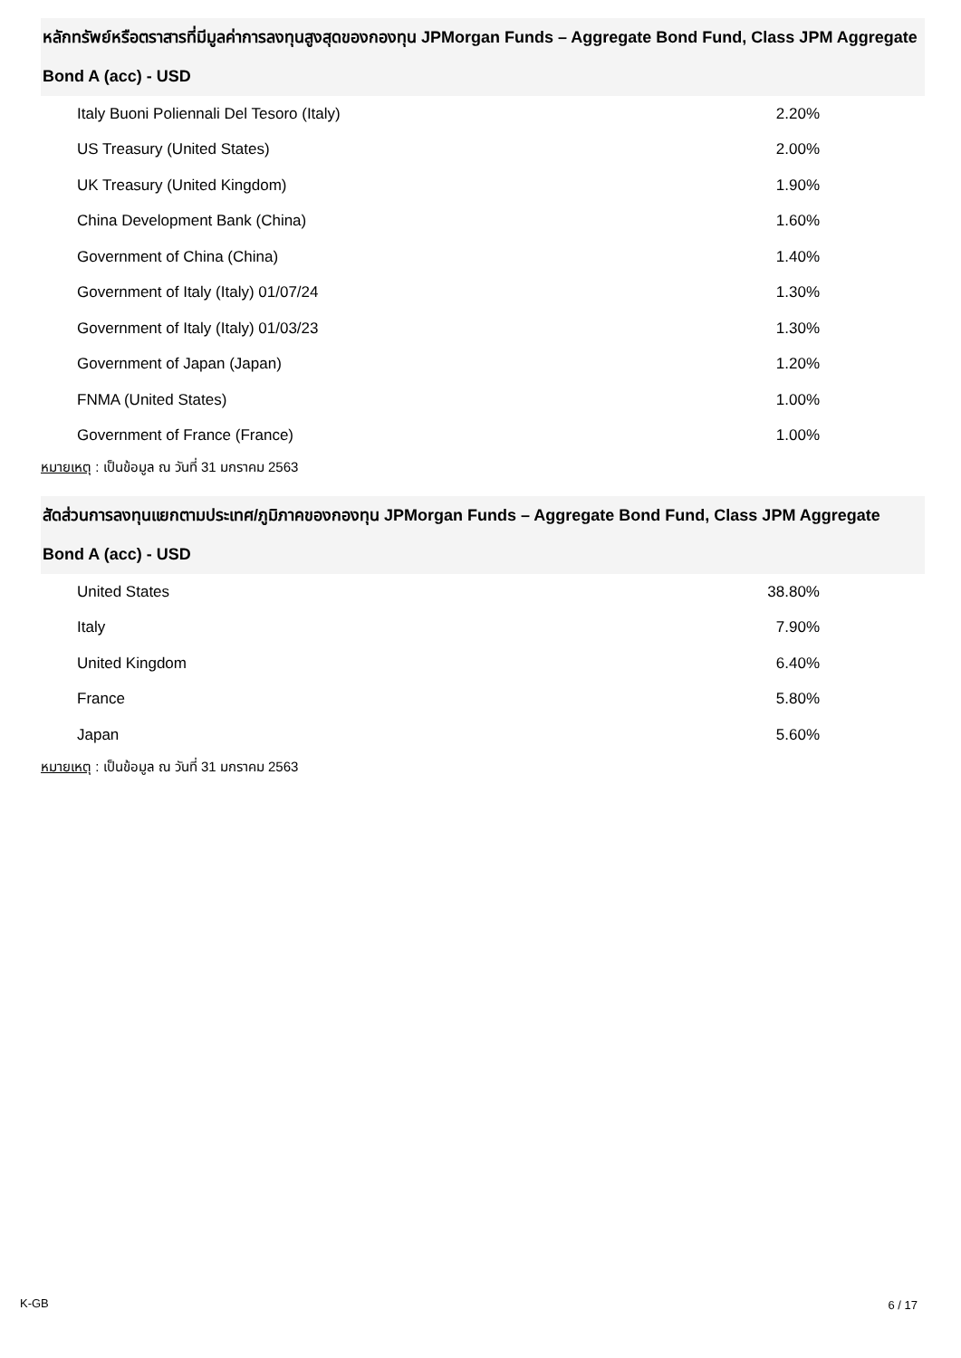หลักทรัพย์หรือตราสารที่มีมูลค่าการลงทุนสูงสุดของกองทุน JPMorgan Funds – Aggregate Bond Fund, Class JPM Aggregate Bond A (acc) - USD
| Italy Buoni Poliennali Del Tesoro (Italy) | 2.20% |
| US Treasury (United States) | 2.00% |
| UK Treasury (United Kingdom) | 1.90% |
| China Development Bank (China) | 1.60% |
| Government of China (China) | 1.40% |
| Government of Italy (Italy) 01/07/24 | 1.30% |
| Government of Italy (Italy) 01/03/23 | 1.30% |
| Government of Japan (Japan) | 1.20% |
| FNMA (United States) | 1.00% |
| Government of France (France) | 1.00% |
หมายเหตุ : เป็นข้อมูล ณ วันที่ 31 มกราคม 2563
สัดส่วนการลงทุนแยกตามประเทศ/ภูมิภาคของกองทุน JPMorgan Funds – Aggregate Bond Fund, Class JPM Aggregate Bond A (acc) - USD
| United States | 38.80% |
| Italy | 7.90% |
| United Kingdom | 6.40% |
| France | 5.80% |
| Japan | 5.60% |
หมายเหตุ : เป็นข้อมูล ณ วันที่ 31 มกราคม 2563
K-GB 6 / 17